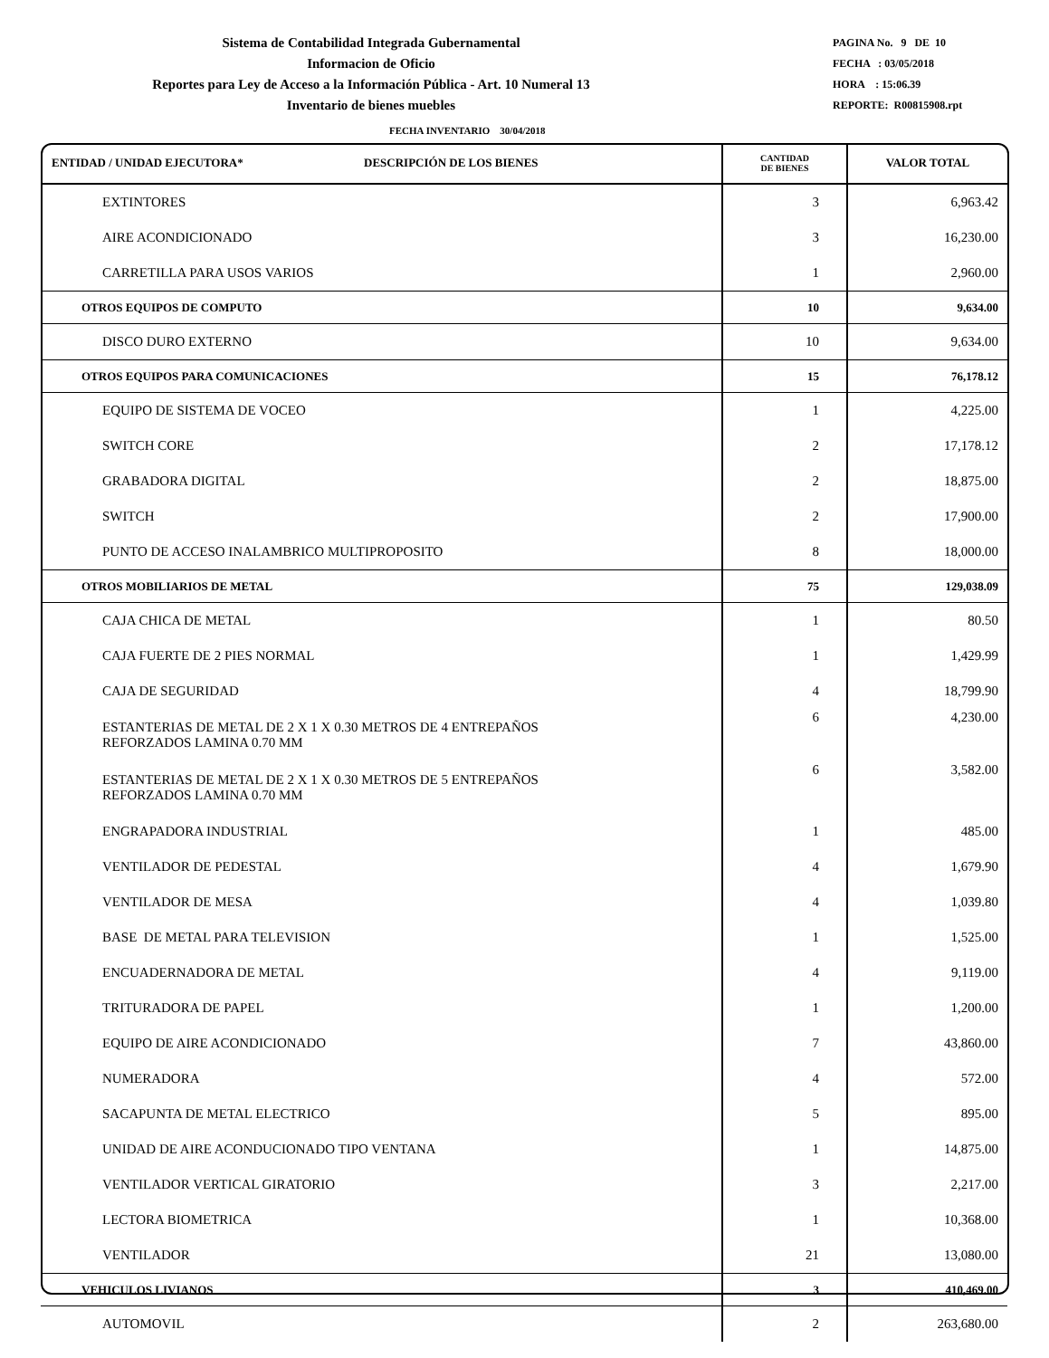Sistema de Contabilidad Integrada Gubernamental
Informacion de Oficio
Reportes para Ley de Acceso a la Información Pública - Art. 10 Numeral 13
Inventario de bienes muebles
PAGINA No. 9 DE 10
FECHA : 03/05/2018
HORA : 15:06.39
REPORTE: R00815908.rpt
FECHA INVENTARIO 30/04/2018
| ENTIDAD / UNIDAD EJECUTORA* DESCRIPCIÓN DE LOS BIENES | CANTIDAD DE BIENES | VALOR TOTAL |
| --- | --- | --- |
| EXTINTORES | 3 | 6,963.42 |
| AIRE ACONDICIONADO | 3 | 16,230.00 |
| CARRETILLA PARA USOS VARIOS | 1 | 2,960.00 |
| OTROS EQUIPOS DE COMPUTO | 10 | 9,634.00 |
| DISCO DURO EXTERNO | 10 | 9,634.00 |
| OTROS EQUIPOS PARA COMUNICACIONES | 15 | 76,178.12 |
| EQUIPO DE SISTEMA DE VOCEO | 1 | 4,225.00 |
| SWITCH CORE | 2 | 17,178.12 |
| GRABADORA DIGITAL | 2 | 18,875.00 |
| SWITCH | 2 | 17,900.00 |
| PUNTO DE ACCESO INALAMBRICO MULTIPROPOSITO | 8 | 18,000.00 |
| OTROS MOBILIARIOS DE METAL | 75 | 129,038.09 |
| CAJA CHICA DE METAL | 1 | 80.50 |
| CAJA FUERTE DE 2 PIES NORMAL | 1 | 1,429.99 |
| CAJA DE SEGURIDAD | 4 | 18,799.90 |
| ESTANTERIAS DE METAL DE 2 X 1 X 0.30 METROS DE 4 ENTREPAÑOS REFORZADOS LAMINA 0.70 MM | 6 | 4,230.00 |
| ESTANTERIAS DE METAL DE 2 X 1 X 0.30 METROS DE 5 ENTREPAÑOS REFORZADOS LAMINA 0.70 MM | 6 | 3,582.00 |
| ENGRAPADORA INDUSTRIAL | 1 | 485.00 |
| VENTILADOR DE PEDESTAL | 4 | 1,679.90 |
| VENTILADOR DE MESA | 4 | 1,039.80 |
| BASE DE METAL PARA TELEVISION | 1 | 1,525.00 |
| ENCUADERNADORA DE METAL | 4 | 9,119.00 |
| TRITURADORA DE PAPEL | 1 | 1,200.00 |
| EQUIPO DE AIRE ACONDICIONADO | 7 | 43,860.00 |
| NUMERADORA | 4 | 572.00 |
| SACAPUNTA DE METAL ELECTRICO | 5 | 895.00 |
| UNIDAD DE AIRE ACONDUCIONADO TIPO VENTANA | 1 | 14,875.00 |
| VENTILADOR VERTICAL GIRATORIO | 3 | 2,217.00 |
| LECTORA BIOMETRICA | 1 | 10,368.00 |
| VENTILADOR | 21 | 13,080.00 |
| VEHICULOS LIVIANOS | 3 | 410,469.00 |
| AUTOMOVIL | 2 | 263,680.00 |